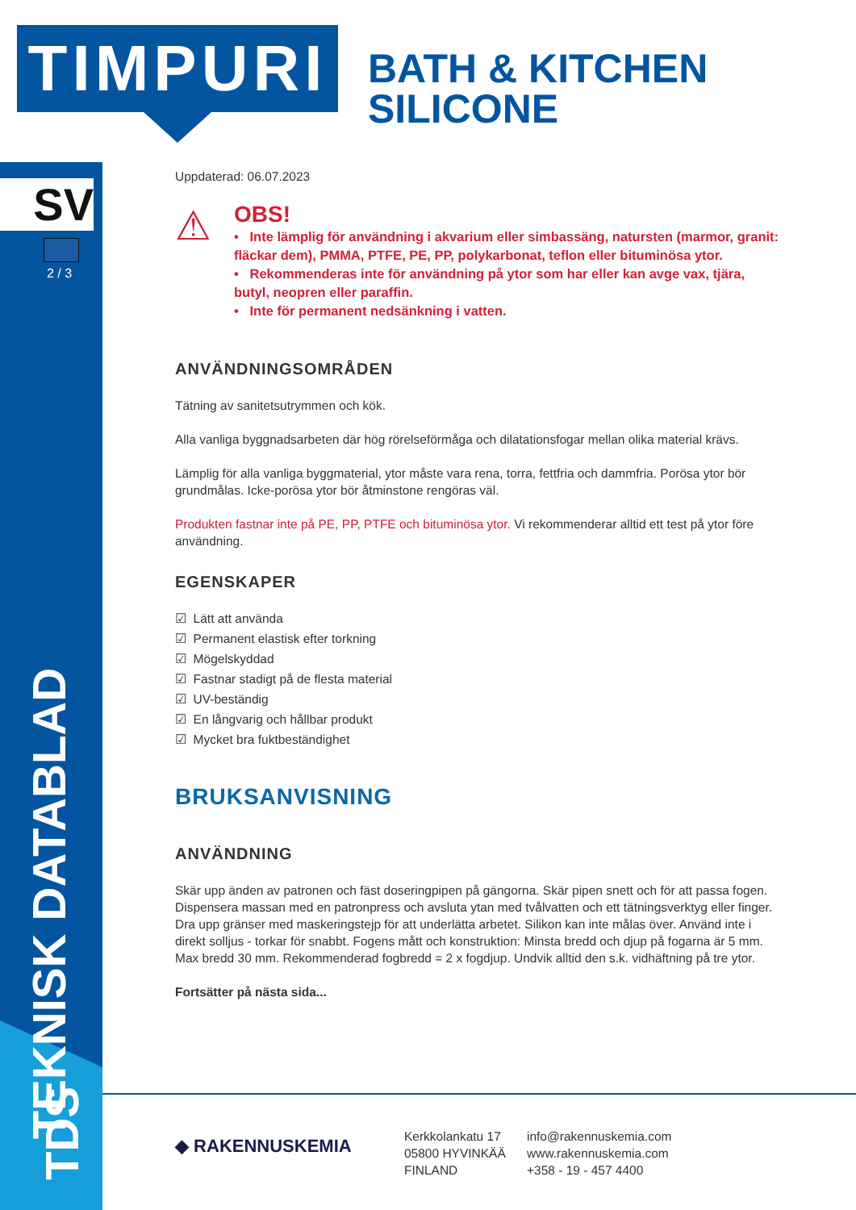TIMPURI
BATH & KITCHEN
SILICONE
SV
2 / 3
TEKNISK DATABLAD
TDS
Uppdaterad: 06.07.2023
⚠
OBS!
• Inte lämplig för användning i akvarium eller simbassäng, natursten (marmor, granit: fläckar dem), PMMA, PTFE, PE, PP, polykarbonat, teflon eller bituminösa ytor.
• Rekommenderas inte för användning på ytor som har eller kan avge vax, tjära, butyl, neopren eller paraffin.
• Inte för permanent nedsänkning i vatten.
ANVÄNDNINGSOMRÅDEN
Tätning av sanitetsutrymmen och kök.
Alla vanliga byggnadsarbeten där hög rörelseförmåga och dilatationsfogar mellan olika material krävs.
Lämplig för alla vanliga byggmaterial, ytor måste vara rena, torra, fettfria och dammfria. Porösa ytor bör grundmålas. Icke-porösa ytor bör åtminstone rengöras väl.
Produkten fastnar inte på PE, PP, PTFE och bituminösa ytor. Vi rekommenderar alltid ett test på ytor före användning.
EGENSKAPER
☑ Lätt att använda
☑ Permanent elastisk efter torkning
☑ Mögelskyddad
☑ Fastnar stadigt på de flesta material
☑ UV-beständig
☑ En långvarig och hållbar produkt
☑ Mycket bra fuktbeständighet
BRUKSANVISNING
ANVÄNDNING
Skär upp änden av patronen och fäst doseringpipen på gängorna. Skär pipen snett och för att passa fogen. Dispensera massan med en patronpress och avsluta ytan med tvålvatten och ett tätningsverktyg eller finger. Dra upp gränser med maskeringstejp för att underlätta arbetet. Silikon kan inte målas över. Använd inte i direkt solljus - torkar för snabbt. Fogens mått och konstruktion: Minsta bredd och djup på fogarna är 5 mm. Max bredd 30 mm. Rekommenderad fogbredd = 2 x fogdjup. Undvik alltid den s.k. vidhäftning på tre ytor.
Fortsätter på nästa sida...
◆ RAKENNUSKEMIA
Kerkkolankatu 17
05800 HYVINKÄÄ
FINLAND
info@rakennuskemia.com
www.rakennuskemia.com
+358 - 19 - 457 4400